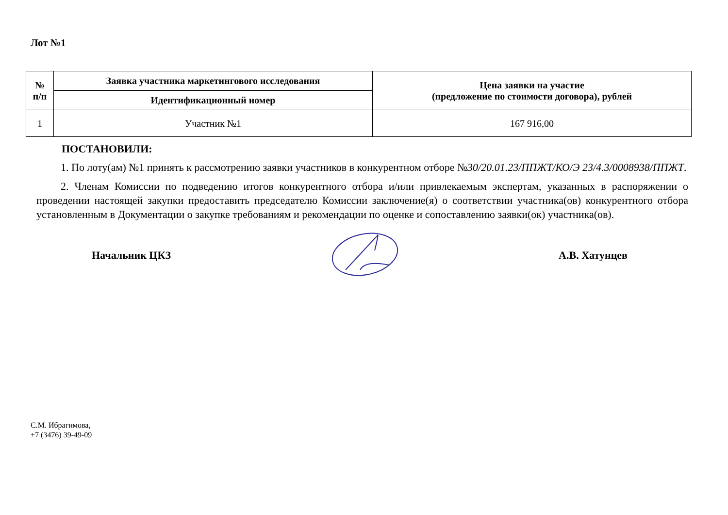Лот №1
| № п/п | Заявка участника маркетингового исследования | Цена заявки на участие (предложение по стоимости договора), рублей |
| --- | --- | --- |
| | Идентификационный номер | |
| 1 | Участник №1 | 167 916,00 |
ПОСТАНОВИЛИ:
1. По лоту(ам) №1 принять к рассмотрению заявки участников в конкурентном отборе №30/20.01.23/ППЖТ/КО/Э 23/4.3/0008938/ППЖТ.
2. Членам Комиссии по подведению итогов конкурентного отбора и/или привлекаемым экспертам, указанных в распоряжении о проведении настоящей закупки предоставить председателю Комиссии заключение(я) о соответствии участника(ов) конкурентного отбора установленным в Документации о закупке требованиям и рекомендации по оценке и сопоставлению заявки(ок) участника(ов).
Начальник ЦКЗ А.В. Хатунцев
С.М. Ибрагимова,
+7 (3476) 39-49-09